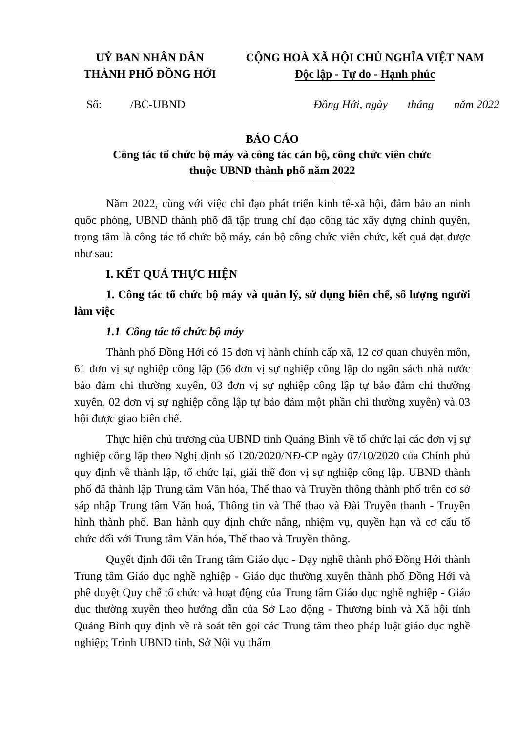UỶ BAN NHÂN DÂN
THÀNH PHỐ ĐỒNG HỚI
CỘNG HOÀ XÃ HỘI CHỦ NGHĨA VIỆT NAM
Độc lập - Tự do - Hạnh phúc
Số: /BC-UBND Đồng Hới, ngày tháng năm 2022
BÁO CÁO
Công tác tổ chức bộ máy và công tác cán bộ, công chức viên chức
thuộc UBND thành phố năm 2022
Năm 2022, cùng với việc chỉ đạo phát triển kinh tế-xã hội, đảm bảo an ninh quốc phòng, UBND thành phố đã tập trung chỉ đạo công tác xây dựng chính quyền, trọng tâm là công tác tổ chức bộ máy, cán bộ công chức viên chức, kết quả đạt được như sau:
I. KẾT QUẢ THỰC HIỆN
1. Công tác tổ chức bộ máy và quản lý, sử dụng biên chế, số lượng người làm việc
1.1 Công tác tổ chức bộ máy
Thành phố Đồng Hới có 15 đơn vị hành chính cấp xã, 12 cơ quan chuyên môn, 61 đơn vị sự nghiệp công lập (56 đơn vị sự nghiệp công lập do ngân sách nhà nước bảo đảm chi thường xuyên, 03 đơn vị sự nghiệp công lập tự bảo đảm chi thường xuyên, 02 đơn vị sự nghiệp công lập tự bảo đảm một phần chi thường xuyên) và 03 hội được giao biên chế.
Thực hiện chủ trương của UBND tỉnh Quảng Bình về tổ chức lại các đơn vị sự nghiệp công lập theo Nghị định số 120/2020/NĐ-CP ngày 07/10/2020 của Chính phủ quy định về thành lập, tổ chức lại, giải thể đơn vị sự nghiệp công lập. UBND thành phố đã thành lập Trung tâm Văn hóa, Thể thao và Truyền thông thành phố trên cơ sở sáp nhập Trung tâm Văn hoá, Thông tin và Thể thao và Đài Truyền thanh - Truyền hình thành phố. Ban hành quy định chức năng, nhiệm vụ, quyền hạn và cơ cấu tổ chức đối với Trung tâm Văn hóa, Thể thao và Truyền thông.
Quyết định đổi tên Trung tâm Giáo dục - Dạy nghề thành phố Đồng Hới thành Trung tâm Giáo dục nghề nghiệp - Giáo dục thường xuyên thành phố Đồng Hới và phê duyệt Quy chế tổ chức và hoạt động của Trung tâm Giáo dục nghề nghiệp - Giáo dục thường xuyên theo hướng dẫn của Sở Lao động - Thương binh và Xã hội tỉnh Quảng Bình quy định về rà soát tên gọi các Trung tâm theo pháp luật giáo dục nghề nghiệp; Trình UBND tỉnh, Sở Nội vụ thẩm